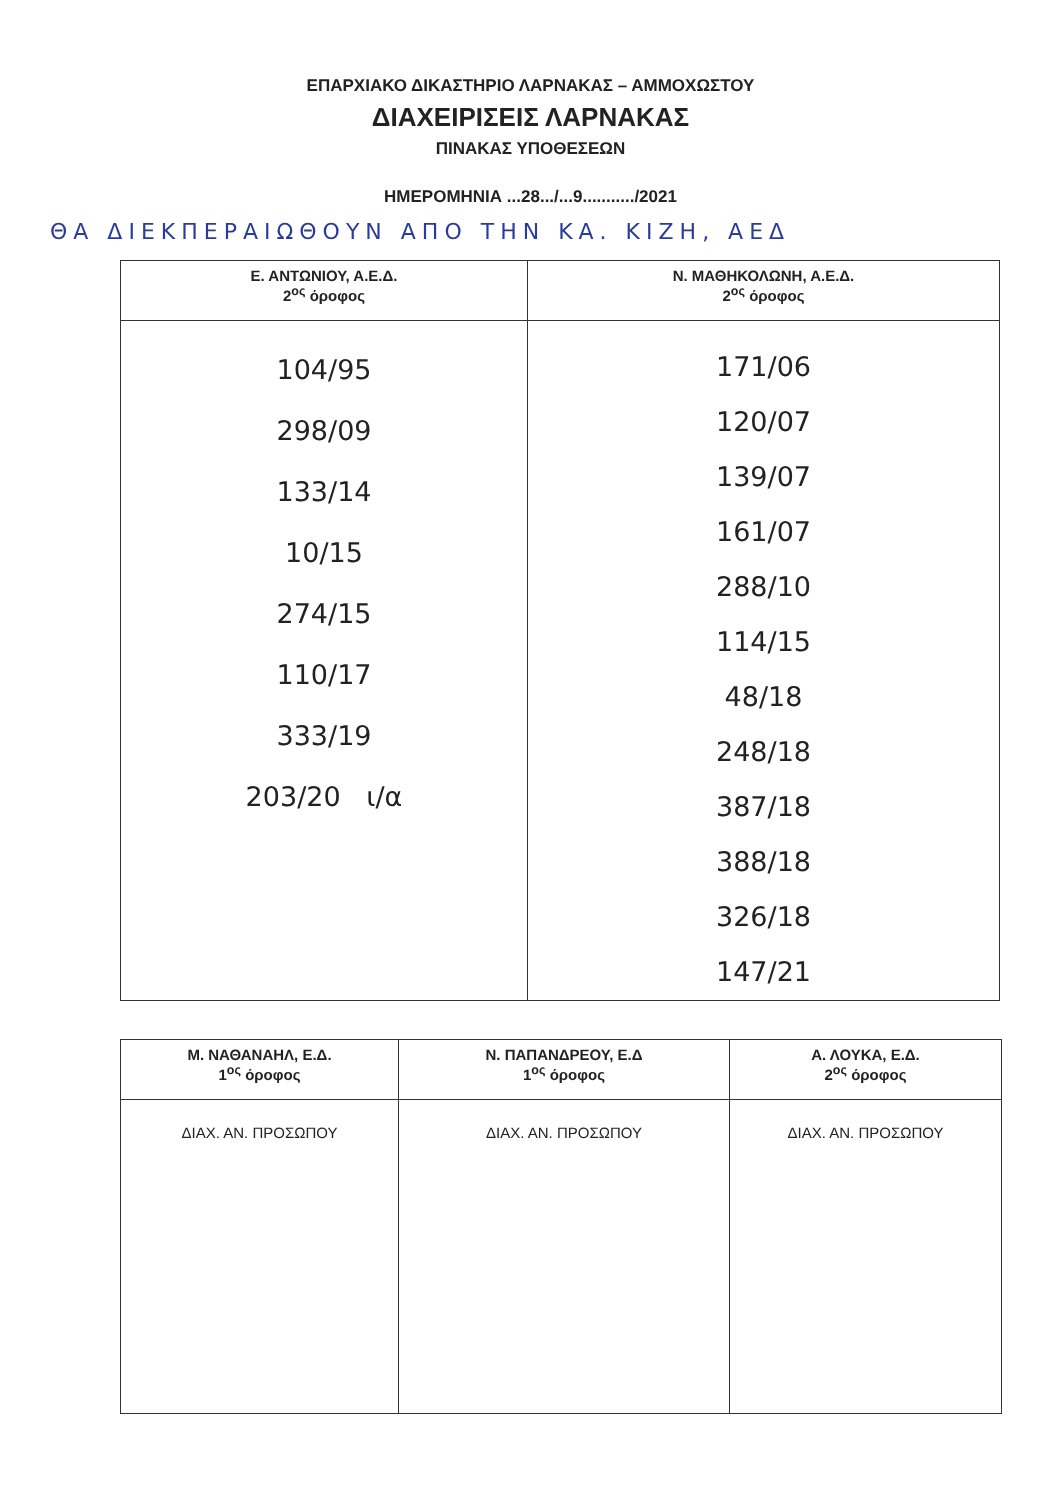ΕΠΑΡΧΙΑΚΟ ΔΙΚΑΣΤΗΡΙΟ ΛΑΡΝΑΚΑΣ – ΑΜΜΟΧΩΣΤΟΥ
ΔΙΑΧΕΙΡΙΣΕΙΣ ΛΑΡΝΑΚΑΣ
ΠΙΝΑΚΑΣ ΥΠΟΘΕΣΕΩΝ
ΗΜΕΡΟΜΗΝΙΑ ...28.../...9.........../2021
ΘΑ ΔΙΕΚΠΕΡΑΙΩΘΟΥΝ ΑΠΟ ΤΗΝ ΚΑ. ΚΙΖΗ, ΑΕΔ
| Ε. ΑΝΤΩΝΙΟΥ, Α.Ε.Δ. 2<sup>ος</sup> όροφος | Ν. ΜΑΘΗΚΟΛΩΝΗ, Α.Ε.Δ. 2<sup>ος</sup> όροφος |
| --- | --- |
| 104/95 298/09 133/14 10/15 274/15 110/17 333/19 203/20 ι/α | 171/06 120/07 139/07 161/07 288/10 114/15 48/18 248/18 387/18 388/18 326/18 147/21 |
| Μ. ΝΑΘΑΝΑΗΛ, Ε.Δ. 1<sup>ος</sup> όροφος | Ν. ΠΑΠΑΝΔΡΕΟΥ, Ε.Δ 1<sup>ος</sup> όροφος | Α. ΛΟΥΚΑ, Ε.Δ. 2<sup>ος</sup> όροφος |
| --- | --- | --- |
| ΔΙΑΧ. ΑΝ. ΠΡΟΣΩΠΟΥ | ΔΙΑΧ. ΑΝ. ΠΡΟΣΩΠΟΥ | ΔΙΑΧ. ΑΝ. ΠΡΟΣΩΠΟΥ |